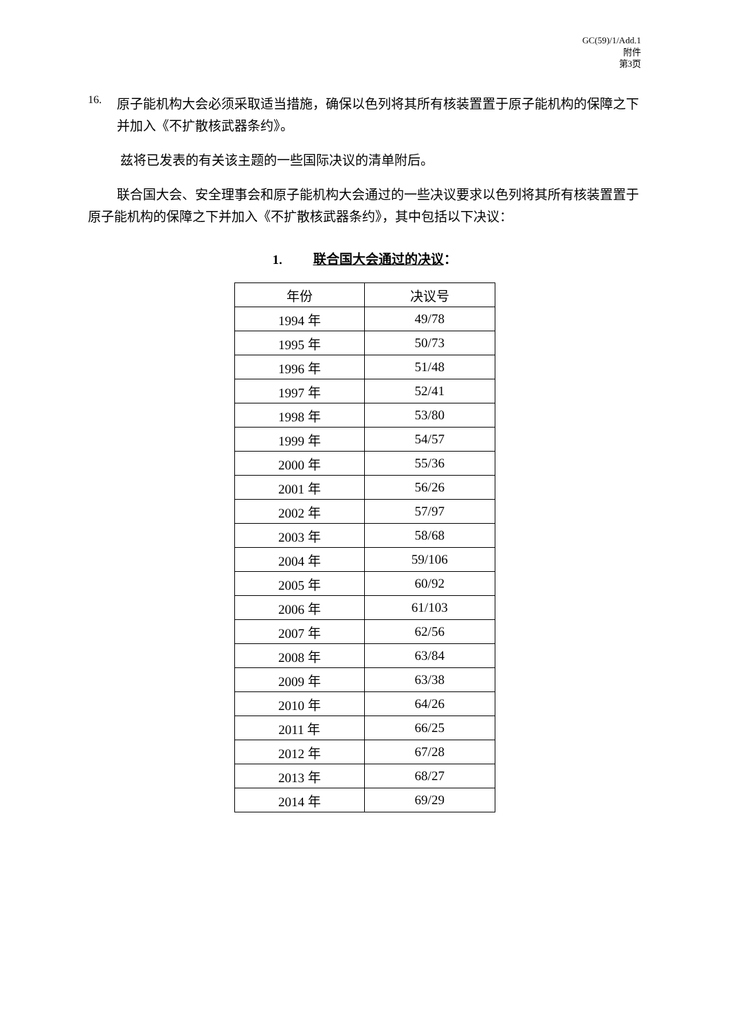GC(59)/1/Add.1
附件
第3页
16.
原子能机构大会必须采取适当措施，确保以色列将其所有核装置置于原子能机构的保障之下并加入《不扩散核武器条约》。
兹将已发表的有关该主题的一些国际决议的清单附后。
联合国大会、安全理事会和原子能机构大会通过的一些决议要求以色列将其所有核装置置于原子能机构的保障之下并加入《不扩散核武器条约》，其中包括以下决议：
1. 联合国大会通过的决议：
| 年份 | 决议号 |
| --- | --- |
| 1994 年 | 49/78 |
| 1995 年 | 50/73 |
| 1996 年 | 51/48 |
| 1997 年 | 52/41 |
| 1998 年 | 53/80 |
| 1999 年 | 54/57 |
| 2000 年 | 55/36 |
| 2001 年 | 56/26 |
| 2002 年 | 57/97 |
| 2003 年 | 58/68 |
| 2004 年 | 59/106 |
| 2005 年 | 60/92 |
| 2006 年 | 61/103 |
| 2007 年 | 62/56 |
| 2008 年 | 63/84 |
| 2009 年 | 63/38 |
| 2010 年 | 64/26 |
| 2011 年 | 66/25 |
| 2012 年 | 67/28 |
| 2013 年 | 68/27 |
| 2014 年 | 69/29 |